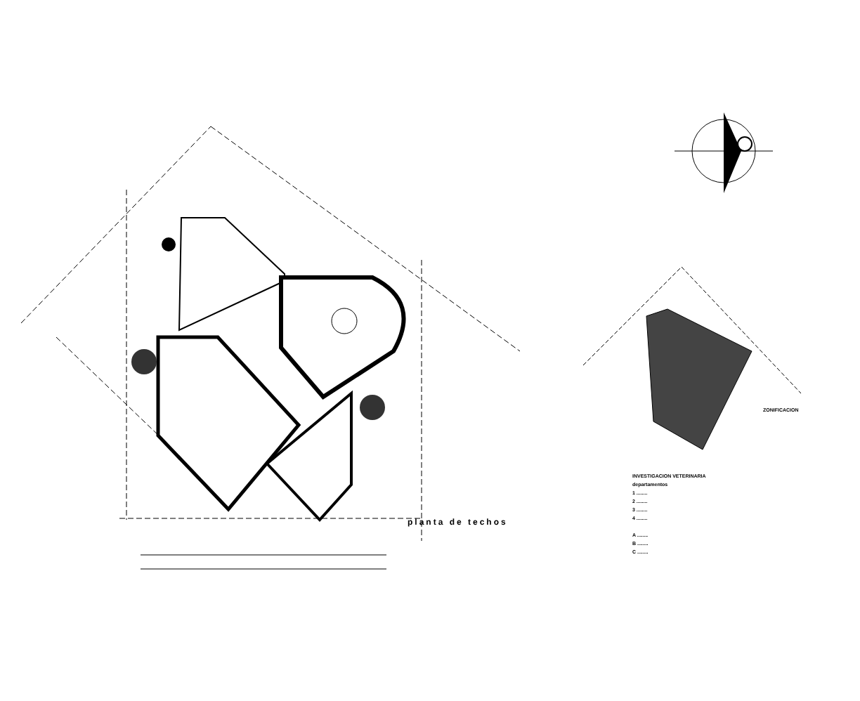planta de techos
ZONIFICACION
INVESTIGACION VETERINARIA
departamentos
1 ........
2 ........
3 ........
4 ........
A ........
B ........
C ........